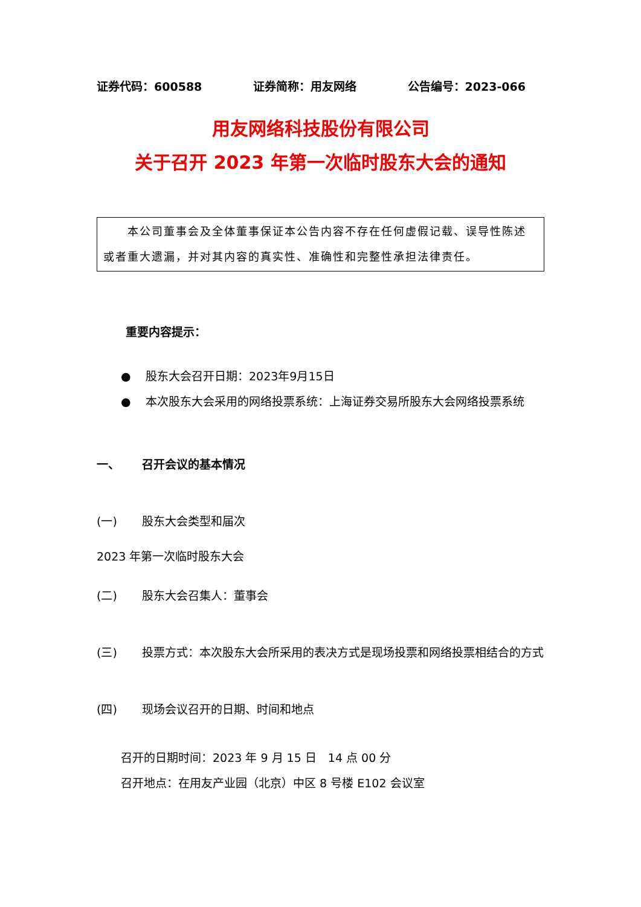证券代码：600588 证券简称：用友网络 公告编号：2023-066
用友网络科技股份有限公司
关于召开 2023 年第一次临时股东大会的通知
　　本公司董事会及全体董事保证本公告内容不存在任何虚假记载、误导性陈述或者重大遗漏，并对其内容的真实性、准确性和完整性承担法律责任。
重要内容提示：
● 股东大会召开日期：2023年9月15日
● 本次股东大会采用的网络投票系统：上海证券交易所股东大会网络投票系统
一、 召开会议的基本情况
(一) 股东大会类型和届次
2023 年第一次临时股东大会
(二) 股东大会召集人：董事会
(三) 投票方式：本次股东大会所采用的表决方式是现场投票和网络投票相结合的方式
(四) 现场会议召开的日期、时间和地点
召开的日期时间：2023 年 9 月 15 日　14 点 00 分
召开地点：在用友产业园（北京）中区 8 号楼 E102 会议室